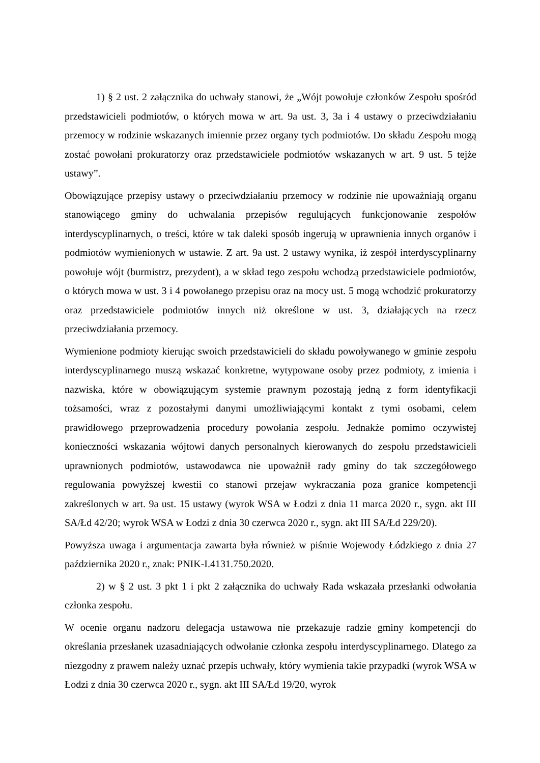1) § 2 ust. 2 załącznika do uchwały stanowi, że „Wójt powołuje członków Zespołu spośród przedstawicieli podmiotów, o których mowa w art. 9a ust. 3, 3a i 4 ustawy o przeciwdziałaniu przemocy w rodzinie wskazanych imiennie przez organy tych podmiotów. Do składu Zespołu mogą zostać powołani prokuratorzy oraz przedstawiciele podmiotów wskazanych w art. 9 ust. 5 tejże ustawy”.
Obowiązujące przepisy ustawy o przeciwdziałaniu przemocy w rodzinie nie upoważniają organu stanowiącego gminy do uchwalania przepisów regulujących funkcjonowanie zespołów interdyscyplinarnych, o treści, które w tak daleki sposób ingerują w uprawnienia innych organów i podmiotów wymienionych w ustawie. Z art. 9a ust. 2 ustawy wynika, iż zespół interdyscyplinarny powołuje wójt (burmistrz, prezydent), a w skład tego zespołu wchodzą przedstawiciele podmiotów, o których mowa w ust. 3 i 4 powołanego przepisu oraz na mocy ust. 5 mogą wchodzić prokuratorzy oraz przedstawiciele podmiotów innych niż określone w ust. 3, działających na rzecz przeciwdziałania przemocy.
Wymienione podmioty kierując swoich przedstawicieli do składu powoływanego w gminie zespołu interdyscyplinarnego muszą wskazać konkretne, wytypowane osoby przez podmioty, z imienia i nazwiska, które w obowiązującym systemie prawnym pozostają jedną z form identyfikacji tożsamości, wraz z pozostałymi danymi umożliwiającymi kontakt z tymi osobami, celem prawidłowego przeprowadzenia procedury powołania zespołu. Jednakże pomimo oczywistej konieczności wskazania wójtowi danych personalnych kierowanych do zespołu przedstawicieli uprawnionych podmiotów, ustawodawca nie upoważnił rady gminy do tak szczegółowego regulowania powyższej kwestii co stanowi przejaw wykraczania poza granice kompetencji zakreślonych w art. 9a ust. 15 ustawy (wyrok WSA w Łodzi z dnia 11 marca 2020 r., sygn. akt III SA/Łd 42/20; wyrok WSA w Łodzi z dnia 30 czerwca 2020 r., sygn. akt III SA/Łd 229/20).
Powyższa uwaga i argumentacja zawarta była również w piśmie Wojewody Łódzkiego z dnia 27 października 2020 r., znak: PNIK-I.4131.750.2020.
2) w § 2 ust. 3 pkt 1 i pkt 2 załącznika do uchwały Rada wskazała przesłanki odwołania członka zespołu.
W ocenie organu nadzoru delegacja ustawowa nie przekazuje radzie gminy kompetencji do określania przesłanek uzasadniających odwołanie członka zespołu interdyscyplinarnego. Dlatego za niezgodny z prawem należy uznać przepis uchwały, który wymienia takie przypadki (wyrok WSA w Łodzi z dnia 30 czerwca 2020 r., sygn. akt III SA/Łd 19/20, wyrok